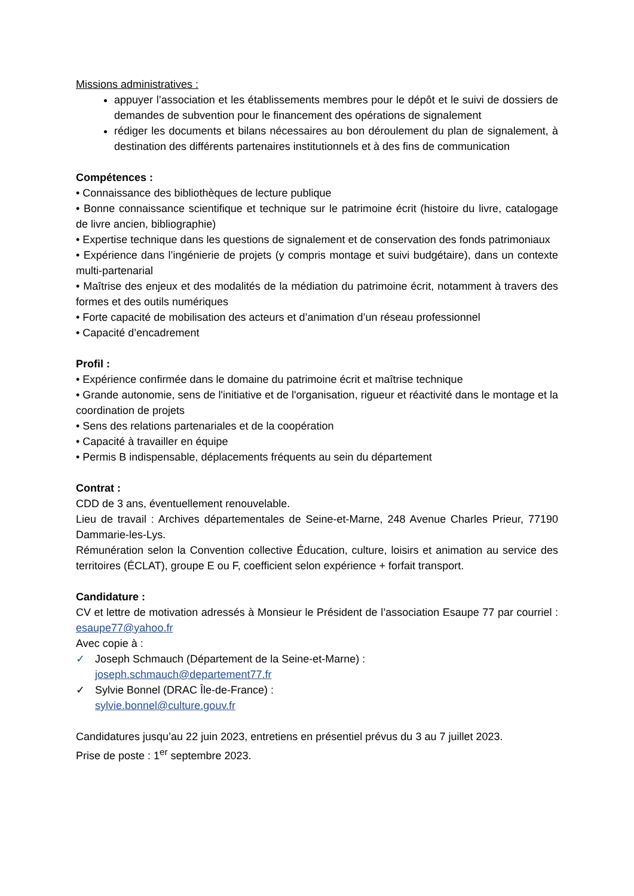Missions administratives :
appuyer l’association et les établissements membres pour le dépôt et le suivi de dossiers de demandes de subvention pour le financement des opérations de signalement
rédiger les documents et bilans nécessaires au bon déroulement du plan de signalement, à destination des différents partenaires institutionnels et à des fins de communication
Compétences :
• Connaissance des bibliothèques de lecture publique
• Bonne connaissance scientifique et technique sur le patrimoine écrit (histoire du livre, catalogage de livre ancien, bibliographie)
• Expertise technique dans les questions de signalement et de conservation des fonds patrimoniaux
• Expérience dans l’ingénierie de projets (y compris montage et suivi budgétaire), dans un contexte multi-partenarial
• Maîtrise des enjeux et des modalités de la médiation du patrimoine écrit, notamment à travers des formes et des outils numériques
• Forte capacité de mobilisation des acteurs et d’animation d’un réseau professionnel
• Capacité d’encadrement
Profil :
• Expérience confirmée dans le domaine du patrimoine écrit et maîtrise technique
• Grande autonomie, sens de l'initiative et de l'organisation, rigueur et réactivité dans le montage et la coordination de projets
• Sens des relations partenariales et de la coopération
• Capacité à travailler en équipe
• Permis B indispensable, déplacements fréquents au sein du département
Contrat :
CDD de 3 ans, éventuellement renouvelable.
Lieu de travail : Archives départementales de Seine-et-Marne, 248 Avenue Charles Prieur, 77190 Dammarie-les-Lys.
Rémunération selon la Convention collective Éducation, culture, loisirs et animation au service des territoires (ÉCLAT), groupe E ou F, coefficient selon expérience + forfait transport.
Candidature :
CV et lettre de motivation adressés à Monsieur le Président de l’association Esaupe 77 par courriel : esaupe77@yahoo.fr
Avec copie à :
✓ Joseph Schmauch (Département de la Seine-et-Marne) :
joseph.schmauch@departement77.fr
✓ Sylvie Bonnel (DRAC Île-de-France) :
sylvie.bonnel@culture.gouv.fr
Candidatures jusqu’au 22 juin 2023, entretiens en présentiel prévus du 3 au 7 juillet 2023.
Prise de poste : 1<sup>er</sup> septembre 2023.